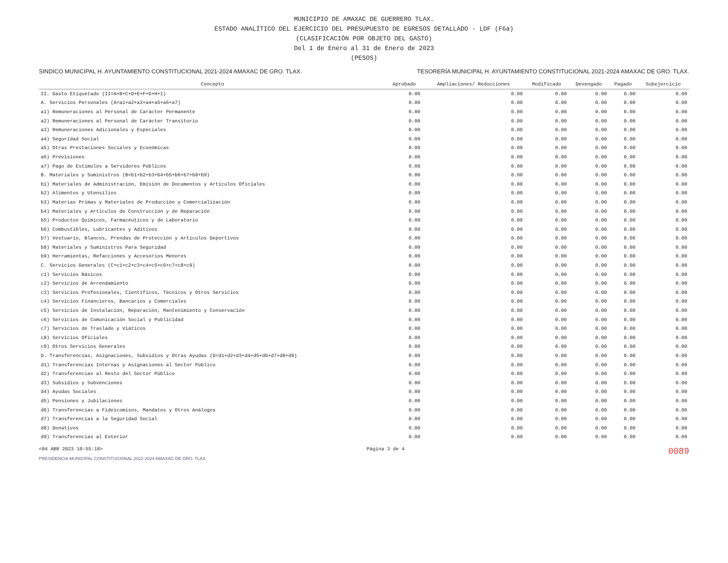MUNICIPIO DE AMAXAC DE GUERRERO TLAX.
ESTADO ANALÍTICO DEL EJERCICIO DEL PRESUPUESTO DE EGRESOS DETALLADO - LDF (F6a)
(CLASIFICACIÓN POR OBJETO DEL GASTO)
Del 1 de Enero al 31 de Enero de 2023
(PESOS)
SINDICO MUNICIPAL H. AYUNTAMIENTO CONSTITUCIONAL 2021-2024 AMAXAC DE GRO. TLAX. TESORERÍA MUNICIPAL H. AYUNTAMIENTO CONSTITUCIONAL 2021-2024 AMAXAC DE GRO. TLAX.
| Concepto | Aprobado | Ampliaciones/ Reducciones | Modificado | Devengado | Pagado | Subejercicio |
| --- | --- | --- | --- | --- | --- | --- |
| II. Gasto Etiquetado (II=A+B+C+D+E+F+G+H+I) | 0.00 | 0.00 | 0.00 | 0.00 | 0.00 | 0.00 |
| A. Servicios Personales (A=a1+a2+a3+a4+a5+a6+a7) | 0.00 | 0.00 | 0.00 | 0.00 | 0.00 | 0.00 |
| a1) Remuneraciones al Personal de Carácter Permanente | 0.00 | 0.00 | 0.00 | 0.00 | 0.00 | 0.00 |
| a2) Remuneraciones al Personal de Carácter Transitorio | 0.00 | 0.00 | 0.00 | 0.00 | 0.00 | 0.00 |
| a3) Remuneraciones Adicionales y Especiales | 0.00 | 0.00 | 0.00 | 0.00 | 0.00 | 0.00 |
| a4) Seguridad Social | 0.00 | 0.00 | 0.00 | 0.00 | 0.00 | 0.00 |
| a5) Otras Prestaciones Sociales y Económicas | 0.00 | 0.00 | 0.00 | 0.00 | 0.00 | 0.00 |
| a6) Previsiones | 0.00 | 0.00 | 0.00 | 0.00 | 0.00 | 0.00 |
| a7) Pago de Estímulos a Servidores Públicos | 0.00 | 0.00 | 0.00 | 0.00 | 0.00 | 0.00 |
| B. Materiales y Suministros (B=b1+b2+b3+b4+b5+b6+b7+b8+b9) | 0.00 | 0.00 | 0.00 | 0.00 | 0.00 | 0.00 |
| b1) Materiales de Administración, Emisión de Documentos y Artículos Oficiales | 0.00 | 0.00 | 0.00 | 0.00 | 0.00 | 0.00 |
| b2) Alimentos y Utensilios | 0.00 | 0.00 | 0.00 | 0.00 | 0.00 | 0.00 |
| b3) Materias Primas y Materiales de Producción y Comercialización | 0.00 | 0.00 | 0.00 | 0.00 | 0.00 | 0.00 |
| b4) Materiales y Artículos de Construcción y de Reparación | 0.00 | 0.00 | 0.00 | 0.00 | 0.00 | 0.00 |
| b5) Productos Químicos, Farmacéuticos y de Laboratorio | 0.00 | 0.00 | 0.00 | 0.00 | 0.00 | 0.00 |
| b6) Combustibles, Lubricantes y Aditivos | 0.00 | 0.00 | 0.00 | 0.00 | 0.00 | 0.00 |
| b7) Vestuario, Blancos, Prendas de Protección y Artículos Deportivos | 0.00 | 0.00 | 0.00 | 0.00 | 0.00 | 0.00 |
| b8) Materiales y Suministros Para Seguridad | 0.00 | 0.00 | 0.00 | 0.00 | 0.00 | 0.00 |
| b9) Herramientas, Refacciones y Accesorios Menores | 0.00 | 0.00 | 0.00 | 0.00 | 0.00 | 0.00 |
| C. Servicios Generales (C=c1+c2+c3+c4+c5+c6+c7+c8+c9) | 0.00 | 0.00 | 0.00 | 0.00 | 0.00 | 0.00 |
| c1) Servicios Básicos | 0.00 | 0.00 | 0.00 | 0.00 | 0.00 | 0.00 |
| c2) Servicios de Arrendamiento | 0.00 | 0.00 | 0.00 | 0.00 | 0.00 | 0.00 |
| c3) Servicios Profesionales, Científicos, Técnicos y Otros Servicios | 0.00 | 0.00 | 0.00 | 0.00 | 0.00 | 0.00 |
| c4) Servicios Financieros, Bancarios y Comerciales | 0.00 | 0.00 | 0.00 | 0.00 | 0.00 | 0.00 |
| c5) Servicios de Instalación, Reparación, Mantenimiento y Conservación | 0.00 | 0.00 | 0.00 | 0.00 | 0.00 | 0.00 |
| c6) Servicios de Comunicación Social y Publicidad | 0.00 | 0.00 | 0.00 | 0.00 | 0.00 | 0.00 |
| c7) Servicios de Traslado y Viáticos | 0.00 | 0.00 | 0.00 | 0.00 | 0.00 | 0.00 |
| c8) Servicios Oficiales | 0.00 | 0.00 | 0.00 | 0.00 | 0.00 | 0.00 |
| c9) Otros Servicios Generales | 0.00 | 0.00 | 0.00 | 0.00 | 0.00 | 0.00 |
| D. Transferencias, Asignaciones, Subsidios y Otras Ayudas (D=d1+d2+d3+d4+d5+d6+d7+d8+d9) | 0.00 | 0.00 | 0.00 | 0.00 | 0.00 | 0.00 |
| d1) Transferencias Internas y Asignaciones al Sector Público | 0.00 | 0.00 | 0.00 | 0.00 | 0.00 | 0.00 |
| d2) Transferencias al Resto del Sector Público | 0.00 | 0.00 | 0.00 | 0.00 | 0.00 | 0.00 |
| d3) Subsidios y Subvenciones | 0.00 | 0.00 | 0.00 | 0.00 | 0.00 | 0.00 |
| d4) Ayudas Sociales | 0.00 | 0.00 | 0.00 | 0.00 | 0.00 | 0.00 |
| d5) Pensiones y Jubilaciones | 0.00 | 0.00 | 0.00 | 0.00 | 0.00 | 0.00 |
| d6) Transferencias a Fideicomisos, Mandatos y Otros Análogos | 0.00 | 0.00 | 0.00 | 0.00 | 0.00 | 0.00 |
| d7) Transferencias a la Seguridad Social | 0.00 | 0.00 | 0.00 | 0.00 | 0.00 | 0.00 |
| d8) Donativos | 0.00 | 0.00 | 0.00 | 0.00 | 0.00 | 0.00 |
| d9) Transferencias al Exterior | 0.00 | 0.00 | 0.00 | 0.00 | 0.00 | 0.00 |
<04 ABR 2023 10:55:18> Página 3 de 4 0089
PRESIDENCIA MUNICIPAL CONSTITUCIONAL 2021-2024 AMAXAC DE GRO. TLAX.